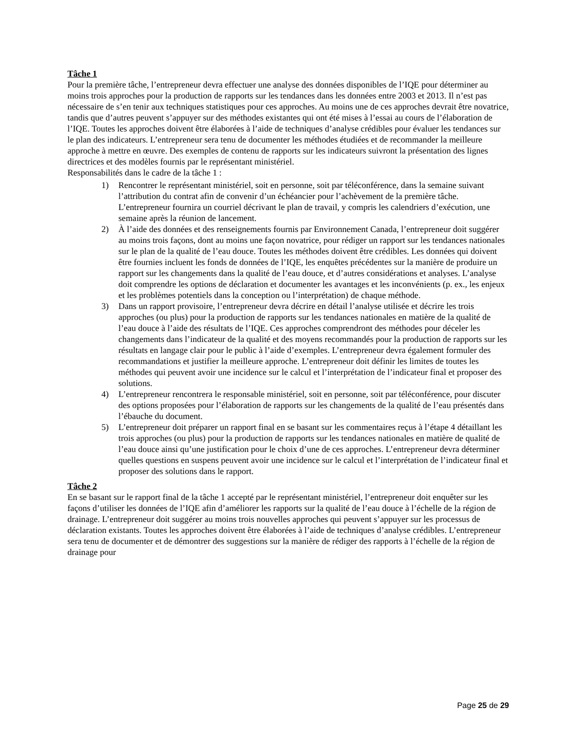Tâche 1
Pour la première tâche, l’entrepreneur devra effectuer une analyse des données disponibles de l’IQE pour déterminer au moins trois approches pour la production de rapports sur les tendances dans les données entre 2003 et 2013. Il n’est pas nécessaire de s’en tenir aux techniques statistiques pour ces approches. Au moins une de ces approches devrait être novatrice, tandis que d’autres peuvent s’appuyer sur des méthodes existantes qui ont été mises à l’essai au cours de l’élaboration de l’IQE. Toutes les approches doivent être élaborées à l’aide de techniques d’analyse crédibles pour évaluer les tendances sur le plan des indicateurs. L’entrepreneur sera tenu de documenter les méthodes étudiées et de recommander la meilleure approche à mettre en œuvre. Des exemples de contenu de rapports sur les indicateurs suivront la présentation des lignes directrices et des modèles fournis par le représentant ministériel.
Responsabilités dans le cadre de la tâche 1 :
1) Rencontrer le représentant ministériel, soit en personne, soit par téléconférence, dans la semaine suivant l’attribution du contrat afin de convenir d’un échéancier pour l’achèvement de la première tâche. L’entrepreneur fournira un courriel décrivant le plan de travail, y compris les calendriers d’exécution, une semaine après la réunion de lancement.
2) À l’aide des données et des renseignements fournis par Environnement Canada, l’entrepreneur doit suggérer au moins trois façons, dont au moins une façon novatrice, pour rédiger un rapport sur les tendances nationales sur le plan de la qualité de l’eau douce. Toutes les méthodes doivent être crédibles. Les données qui doivent être fournies incluent les fonds de données de l’IQE, les enquêtes précédentes sur la manière de produire un rapport sur les changements dans la qualité de l’eau douce, et d’autres considérations et analyses. L’analyse doit comprendre les options de déclaration et documenter les avantages et les inconvénients (p. ex., les enjeux et les problèmes potentiels dans la conception ou l’interprétation) de chaque méthode.
3) Dans un rapport provisoire, l’entrepreneur devra décrire en détail l’analyse utilisée et décrire les trois approches (ou plus) pour la production de rapports sur les tendances nationales en matière de la qualité de l’eau douce à l’aide des résultats de l’IQE. Ces approches comprendront des méthodes pour déceler les changements dans l’indicateur de la qualité et des moyens recommandés pour la production de rapports sur les résultats en langage clair pour le public à l’aide d’exemples. L’entrepreneur devra également formuler des recommandations et justifier la meilleure approche. L’entrepreneur doit définir les limites de toutes les méthodes qui peuvent avoir une incidence sur le calcul et l’interprétation de l’indicateur final et proposer des solutions.
4) L’entrepreneur rencontrera le responsable ministériel, soit en personne, soit par téléconférence, pour discuter des options proposées pour l’élaboration de rapports sur les changements de la qualité de l’eau présentés dans l’ébauche du document.
5) L’entrepreneur doit préparer un rapport final en se basant sur les commentaires reçus à l’étape 4 détaillant les trois approches (ou plus) pour la production de rapports sur les tendances nationales en matière de qualité de l’eau douce ainsi qu’une justification pour le choix d’une de ces approches. L’entrepreneur devra déterminer quelles questions en suspens peuvent avoir une incidence sur le calcul et l’interprétation de l’indicateur final et proposer des solutions dans le rapport.
Tâche 2
En se basant sur le rapport final de la tâche 1 accepté par le représentant ministériel, l’entrepreneur doit enquêter sur les façons d’utiliser les données de l’IQE afin d’améliorer les rapports sur la qualité de l’eau douce à l’échelle de la région de drainage. L’entrepreneur doit suggérer au moins trois nouvelles approches qui peuvent s’appuyer sur les processus de déclaration existants. Toutes les approches doivent être élaborées à l’aide de techniques d’analyse crédibles. L’entrepreneur sera tenu de documenter et de démontrer des suggestions sur la manière de rédiger des rapports à l’échelle de la région de drainage pour
Page 25 de 29